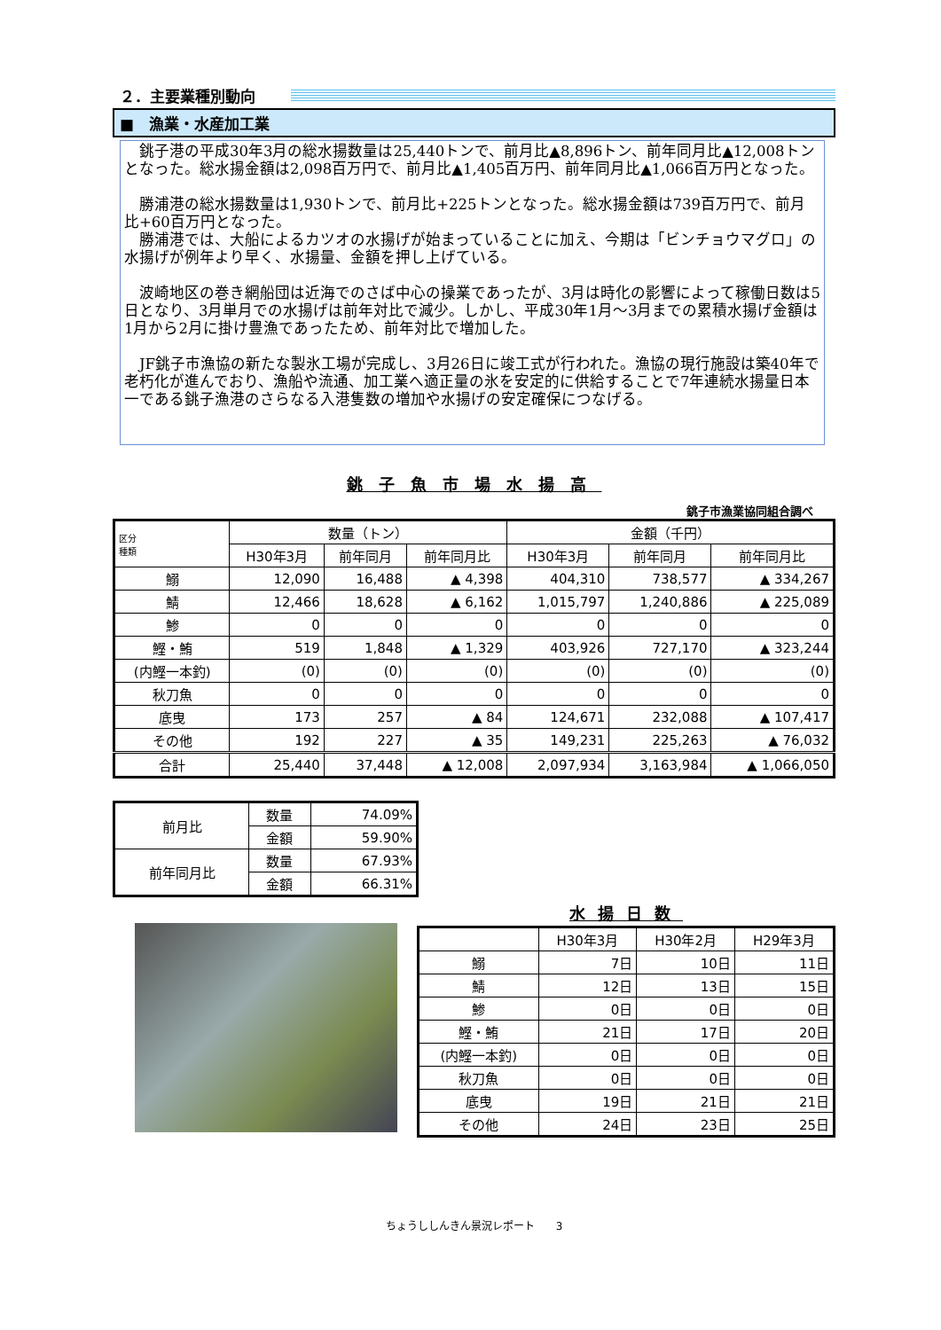２．主要業種別動向
■　漁業・水産加工業
　銚子港の平成30年3月の総水揚数量は25,440トンで、前月比▲8,896トン、前年同月比▲12,008トンとなった。総水揚金額は2,098百万円で、前月比▲1,405百万円、前年同月比▲1,066百万円となった。
　勝浦港の総水揚数量は1,930トンで、前月比+225トンとなった。総水揚金額は739百万円で、前月比+60百万円となった。
　勝浦港では、大船によるカツオの水揚げが始まっていることに加え、今期は「ビンチョウマグロ」の水揚げが例年より早く、水揚量、金額を押し上げている。
　波崎地区の巻き網船団は近海でのさば中心の操業であったが、3月は時化の影響によって稼働日数は5日となり、3月単月での水揚げは前年対比で減少。しかし、平成30年1月～3月までの累積水揚げ金額は1月から2月に掛け豊漁であったため、前年対比で増加した。
　JF銚子市漁協の新たな製氷工場が完成し、3月26日に竣工式が行われた。漁協の現行施設は築40年で老朽化が進んでおり、漁船や流通、加工業へ適正量の氷を安定的に供給することで7年連続水揚量日本一である銚子漁港のさらなる入港隻数の増加や水揚げの安定確保につなげる。
銚子魚市場水揚高
銚子市漁業協同組合調べ
| 区分 種類 | 数量（トン） | | | 金額（千円） | | |
| --- | --- | --- | --- | --- | --- | --- |
| | H30年3月 | 前年同月 | 前年同月比 | H30年3月 | 前年同月 | 前年同月比 |
| 鰯 | 12,090 | 16,488 | ▲ 4,398 | 404,310 | 738,577 | ▲ 334,267 |
| 鯖 | 12,466 | 18,628 | ▲ 6,162 | 1,015,797 | 1,240,886 | ▲ 225,089 |
| 鯵 | 0 | 0 | 0 | 0 | 0 | 0 |
| 鰹・鮪 | 519 | 1,848 | ▲ 1,329 | 403,926 | 727,170 | ▲ 323,244 |
| (内鰹一本釣) | (0) | (0) | (0) | (0) | (0) | (0) |
| 秋刀魚 | 0 | 0 | 0 | 0 | 0 | 0 |
| 底曳 | 173 | 257 | ▲ 84 | 124,671 | 232,088 | ▲ 107,417 |
| その他 | 192 | 227 | ▲ 35 | 149,231 | 225,263 | ▲ 76,032 |
| 合計 | 25,440 | 37,448 | ▲ 12,008 | 2,097,934 | 3,163,984 | ▲ 1,066,050 |
| 前月比 | 数量 | 74.09% |
| | 金額 | 59.90% |
| 前年同月比 | 数量 | 67.93% |
| | 金額 | 66.31% |
水揚日数
| | H30年3月 | H30年2月 | H29年3月 |
| --- | --- | --- | --- |
| 鰯 | 7日 | 10日 | 11日 |
| 鯖 | 12日 | 13日 | 15日 |
| 鯵 | 0日 | 0日 | 0日 |
| 鰹・鮪 | 21日 | 17日 | 20日 |
| (内鰹一本釣) | 0日 | 0日 | 0日 |
| 秋刀魚 | 0日 | 0日 | 0日 |
| 底曳 | 19日 | 21日 | 21日 |
| その他 | 24日 | 23日 | 25日 |
ちょうししんきん景況レポート　　3